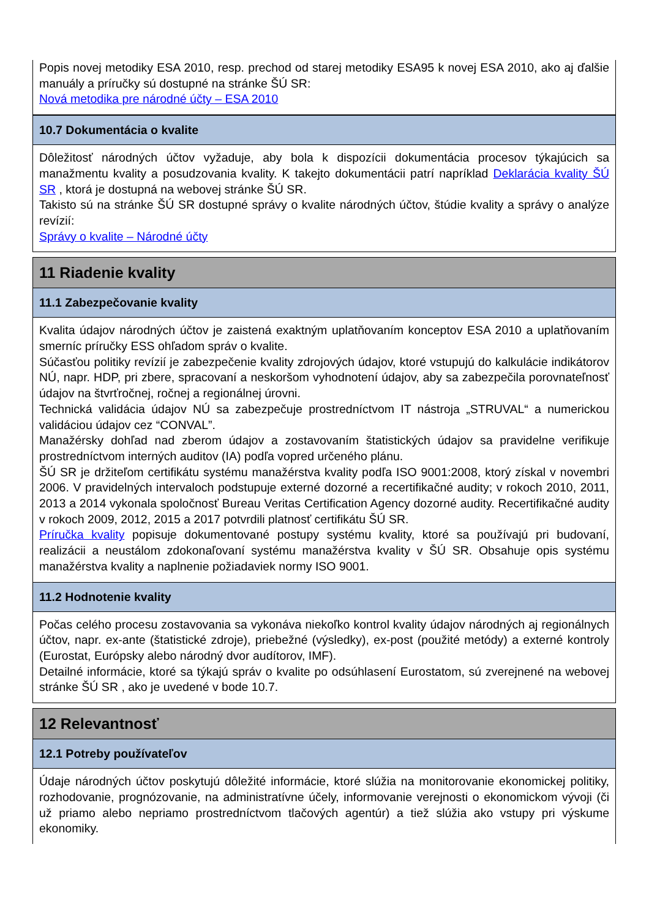Popis novej metodiky ESA 2010, resp. prechod od starej metodiky ESA95 k novej ESA 2010, ako aj ďalšie manuály a príručky sú dostupné na stránke ŠÚ SR:
Nová metodika pre národné účty – ESA 2010
10.7 Dokumentácia o kvalite
Dôležitosť národných účtov vyžaduje, aby bola k dispozícii dokumentácia procesov týkajúcich sa manažmentu kvality a posudzovania kvality. K takejto dokumentácii patrí napríklad Deklarácia kvality ŠÚ SR , ktorá je dostupná na webovej stránke ŠÚ SR.
Takisto sú na stránke ŠÚ SR dostupné správy o kvalite národných účtov, štúdie kvality a správy o analýze revízií:
Správy o kvalite – Národné účty
11 Riadenie kvality
11.1 Zabezpečovanie kvality
Kvalita údajov národných účtov je zaistená exaktným uplatňovaním konceptov ESA 2010 a uplatňovaním smerníc príručky ESS ohľadom správ o kvalite.
Súčasťou politiky revízií je zabezpečenie kvality zdrojových údajov, ktoré vstupujú do kalkulácie indikátorov NÚ, napr. HDP, pri zbere, spracovaní a neskoršom vyhodnotení údajov, aby sa zabezpečila porovnateľnosť údajov na štvrťročnej, ročnej a regionálnej úrovni.
Technická validácia údajov NÚ sa zabezpečuje prostredníctvom IT nástroja „STRUVAL“ a numerickou validáciou údajov cez “CONVAL”.
Manažérsky dohľad nad zberom údajov a zostavovaním štatistických údajov sa pravidelne verifikuje prostredníctvom interných auditov (IA) podľa vopred určeného plánu.
ŠÚ SR je držiteľom certifikátu systému manažérstva kvality podľa ISO 9001:2008, ktorý získal v novembri 2006. V pravidelných intervaloch podstupuje externé dozorné a recertifikačné audity; v rokoch 2010, 2011, 2013 a 2014 vykonala spoločnosť Bureau Veritas Certification Agency dozorné audity. Recertifikačné audity v rokoch 2009, 2012, 2015 a 2017 potvrdili platnosť certifikátu ŠÚ SR.
Príručka kvality popisuje dokumentované postupy systému kvality, ktoré sa používajú pri budovaní, realizácii a neustálom zdokonaľovaní systému manažérstva kvality v ŠÚ SR. Obsahuje opis systému manažérstva kvality a naplnenie požiadaviek normy ISO 9001.
11.2 Hodnotenie kvality
Počas celého procesu zostavovania sa vykonáva niekoľko kontrol kvality údajov národných aj regionálnych účtov, napr. ex-ante (štatistické zdroje), priebežné (výsledky), ex-post (použité metódy) a externé kontroly (Eurostat, Európsky alebo národný dvor audítorov, IMF).
Detailné informácie, ktoré sa týkajú správ o kvalite po odsúhlasení Eurostatom, sú zverejnené na webovej stránke ŠÚ SR , ako je uvedené v bode 10.7.
12 Relevantnosť
12.1 Potreby používateľov
Údaje národných účtov poskytujú dôležité informácie, ktoré slúžia na monitorovanie ekonomickej politiky, rozhodovanie, prognózovanie, na administratívne účely, informovanie verejnosti o ekonomickom vývoji (či už priamo alebo nepriamo prostredníctvom tlačových agentúr) a tiež slúžia ako vstupy pri výskume ekonomiky.